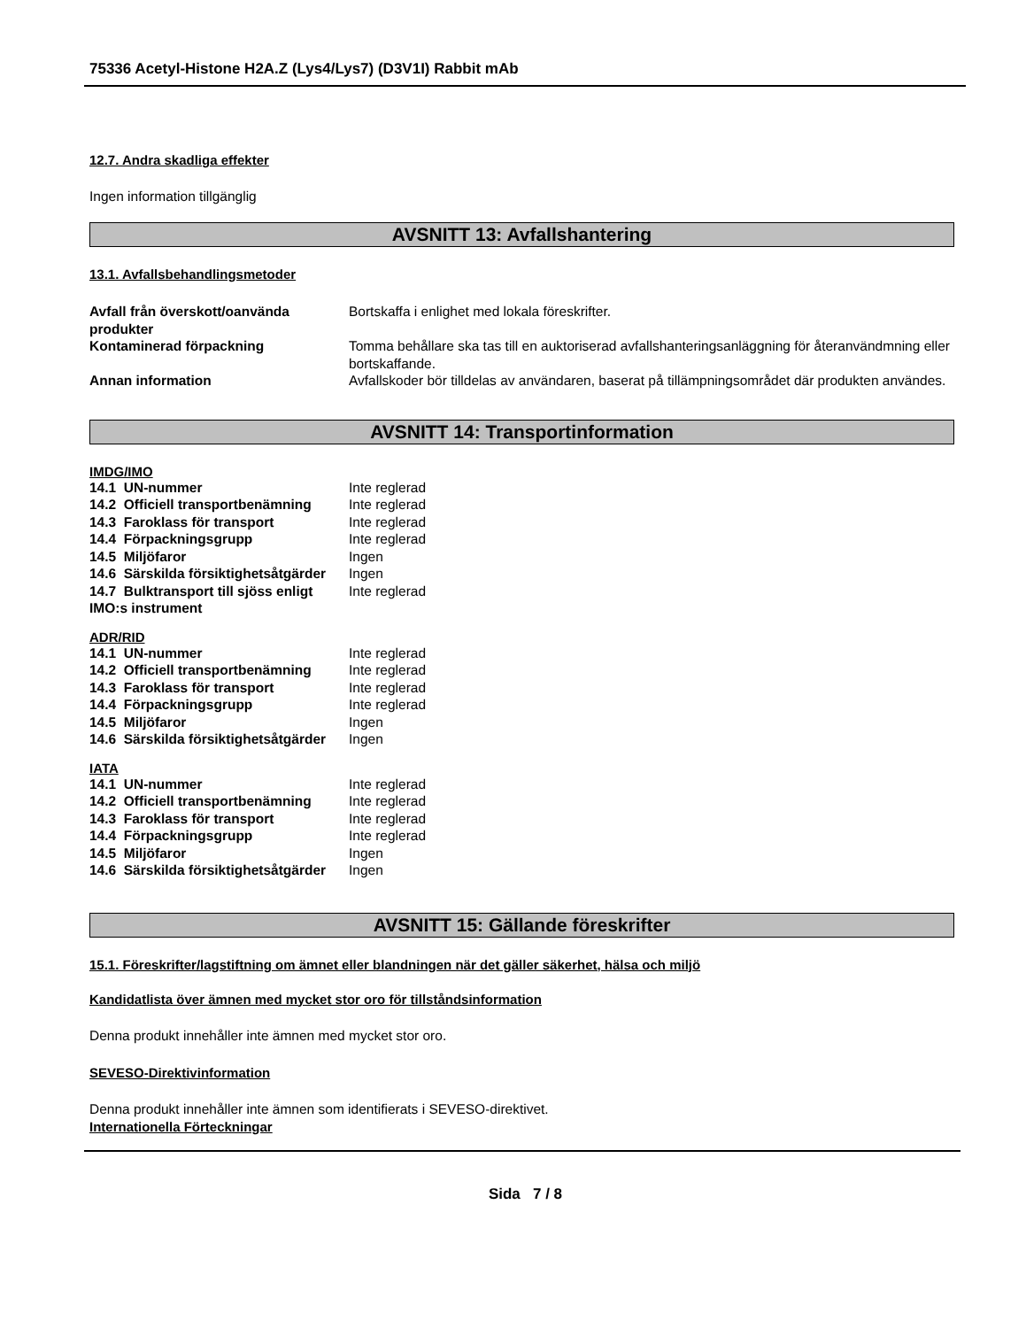75336 Acetyl-Histone H2A.Z (Lys4/Lys7) (D3V1I) Rabbit mAb
12.7. Andra skadliga effekter
Ingen information tillgänglig
AVSNITT 13: Avfallshantering
13.1. Avfallsbehandlingsmetoder
| Avfall från överskott/oanvända produkter | Bortskaffa i enlighet med lokala föreskrifter. |
| Kontaminerad förpackning | Tomma behållare ska tas till en auktoriserad avfallshanteringsanläggning för återanvändmning eller bortskaffande. |
| Annan information | Avfallskoder bör tilldelas av användaren, baserat på tillämpningsområdet där produkten användes. |
AVSNITT 14: Transportinformation
IMDG/IMO
| 14.1 UN-nummer | Inte reglerad |
| 14.2 Officiell transportbenämning | Inte reglerad |
| 14.3 Faroklass för transport | Inte reglerad |
| 14.4 Förpackningsgrupp | Inte reglerad |
| 14.5 Miljöfaror | Ingen |
| 14.6 Särskilda försiktighetsåtgärder | Ingen |
| 14.7 Bulktransport till sjöss enligt IMO:s instrument | Inte reglerad |
ADR/RID
| 14.1 UN-nummer | Inte reglerad |
| 14.2 Officiell transportbenämning | Inte reglerad |
| 14.3 Faroklass för transport | Inte reglerad |
| 14.4 Förpackningsgrupp | Inte reglerad |
| 14.5 Miljöfaror | Ingen |
| 14.6 Särskilda försiktighetsåtgärder | Ingen |
IATA
| 14.1 UN-nummer | Inte reglerad |
| 14.2 Officiell transportbenämning | Inte reglerad |
| 14.3 Faroklass för transport | Inte reglerad |
| 14.4 Förpackningsgrupp | Inte reglerad |
| 14.5 Miljöfaror | Ingen |
| 14.6 Särskilda försiktighetsåtgärder | Ingen |
AVSNITT 15: Gällande föreskrifter
15.1. Föreskrifter/lagstiftning om ämnet eller blandningen när det gäller säkerhet, hälsa och miljö
Kandidatlista över ämnen med mycket stor oro för tillståndsinformation
Denna produkt innehåller inte ämnen med mycket stor oro.
SEVESO-Direktivinformation
Denna produkt innehåller inte ämnen som identifierats i SEVESO-direktivet.
Internationella Förteckningar
Sida 7 / 8